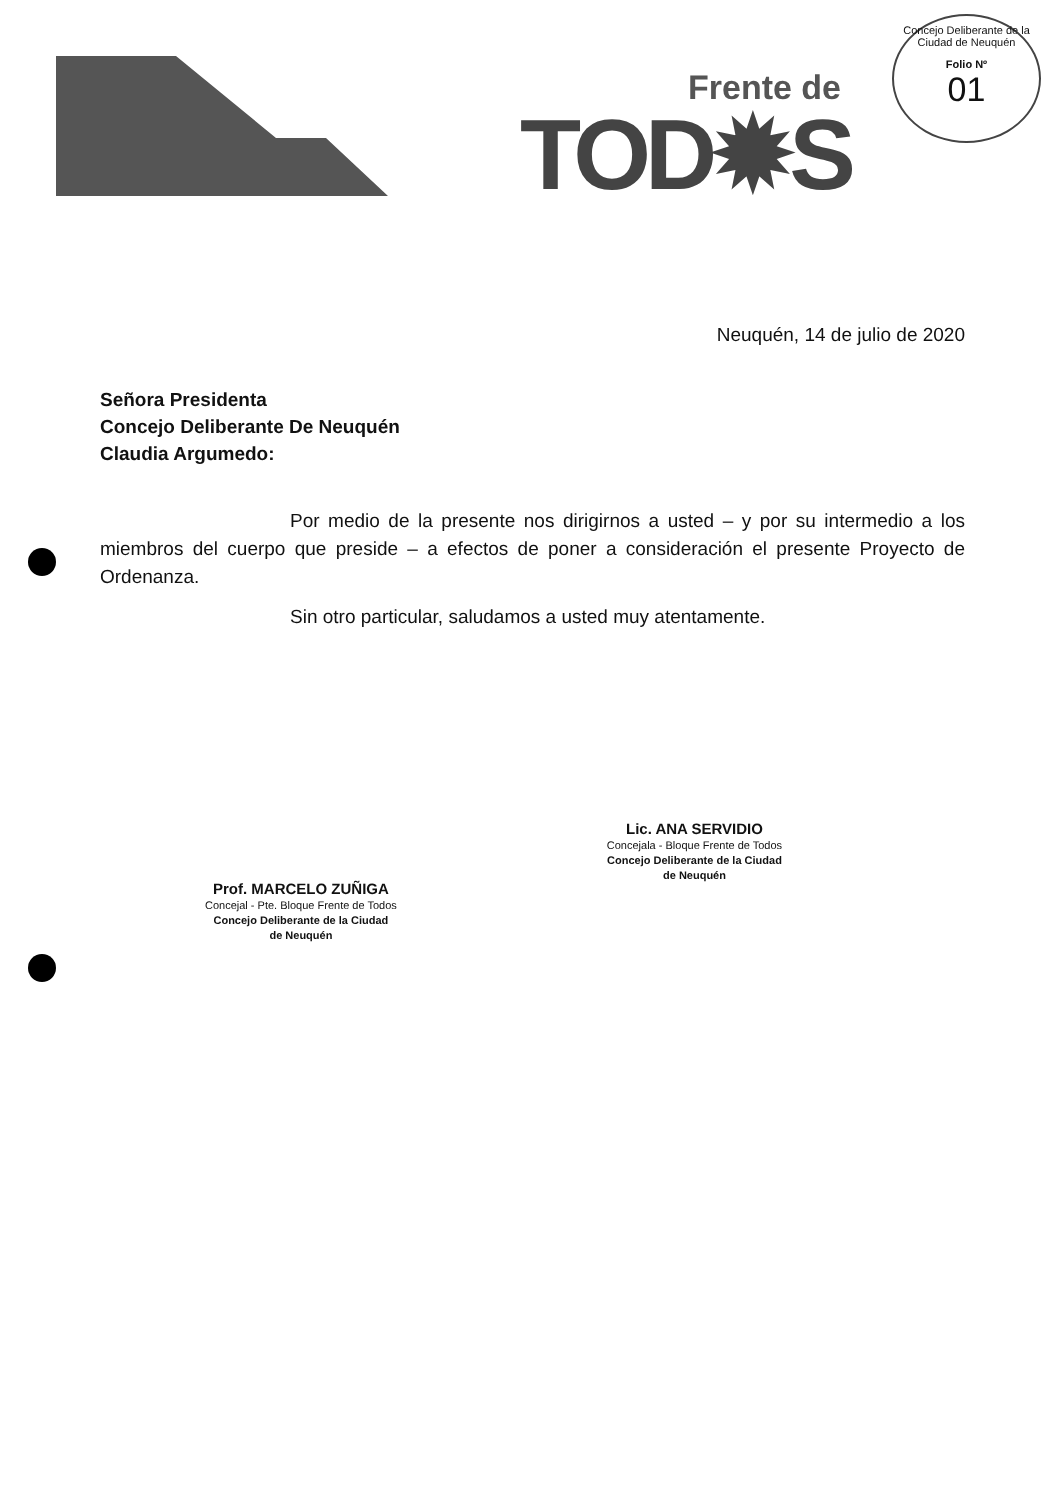Frente de
TOD✹S
Concejo Deliberante de la Ciudad de Neuquén
Folio Nº
01
Neuquén, 14 de julio de 2020
Señora Presidenta
Concejo Deliberante De Neuquén
Claudia Argumedo:
Por medio de la presente nos dirigirnos a usted – y por su intermedio a los miembros del cuerpo que preside – a efectos de poner a consideración el presente Proyecto de Ordenanza.
Sin otro particular, saludamos a usted muy atentamente.
Prof. MARCELO ZUÑIGA
Concejal - Pte. Bloque Frente de Todos
Concejo Deliberante de la Ciudad
de Neuquén
Lic. ANA SERVIDIO
Concejala - Bloque Frente de Todos
Concejo Deliberante de la Ciudad
de Neuquén